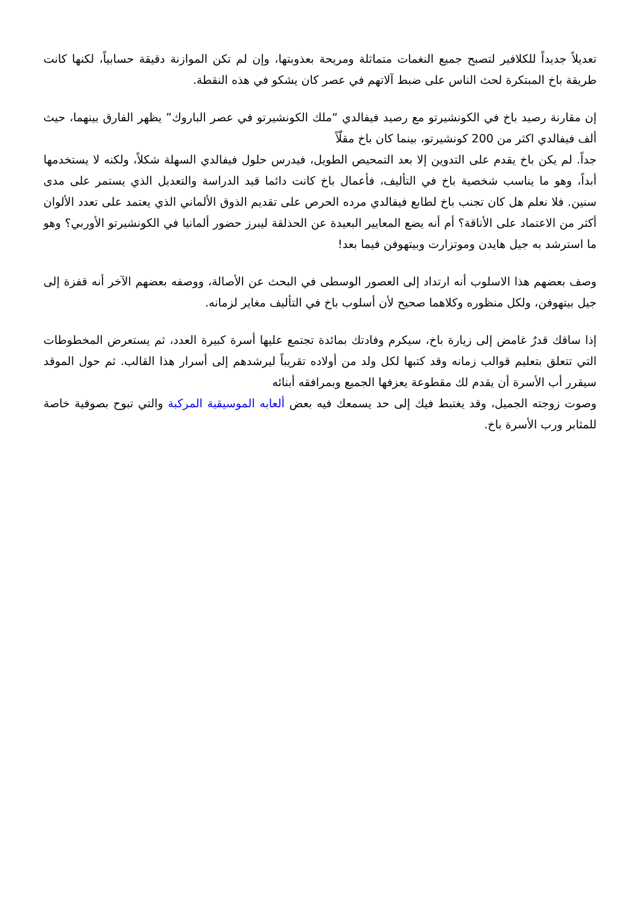تعديلاً جديداً للكلافير لتصبح جميع النغمات متماثلة ومريحة بعذوبتها، وإن لم تكن الموازنة دقيقة حسابياً، لكنها كانت طريقة باخ المبتكرة لحث الناس على ضبط آلاتهم في عصر كان يشكو في هذه النقطة.
إن مقارنة رصيد باخ في الكونشيرتو مع رصيد فيفالدي “ملك الكونشيرتو في عصر الباروك” يظهر الفارق بينهما، حيث ألف فيفالدي اكثر من 200 كونشيرتو، بينما كان باخ مقلّاً
جداً. لم يكن باخ يقدم على التدوين إلا بعد التمحيص الطويل، فيدرس حلول فيفالدي السهلة شكلاً، ولكنه لا يستخدمها أبداً، وهو ما يناسب شخصية باخ في التأليف، فأعمال باخ كانت دائما قيد الدراسة والتعديل الذي يستمر على مدى سنين. فلا نعلم هل كان تجنب باخ لطابع فيفالدي مرده الحرص على تقديم الذوق الألماني الذي يعتمد على تعدد الألوان أكثر من الاعتماد على الأناقة؟ أم أنه يضع المعايير البعيدة عن الحذلقة ليبرز حضور ألمانيا في الكونشيرتو الأوربي؟ وهو ما استرشد به جيل هايدن وموتزارت وبيتهوفن فيما بعد!
وصف بعضهم هذا الاسلوب أنه ارتداد إلى العصور الوسطى في البحث عن الأصالة، ووصفه بعضهم الآخر أنه قفزة إلى جيل بيتهوفن، ولكل منظوره وكلاهما صحيح لأن أسلوب باخ في التأليف مغاير لزمانه.
إذا ساقك قدرٌ غامض إلى زيارة باخ، سيكرم وفادتك بمائدة تجتمع عليها أسرة كبيرة العدد، ثم يستعرض المخطوطات التي تتعلق بتعليم قوالب زمانه وقد كتبها لكل ولد من أولاده تقريباً ليرشدهم إلى أسرار هذا القالب. ثم حول الموقد سيقرر أب الأسرة أن يقدم لك مقطوعة يعزفها الجميع وبمرافقه أبنائه
وصوت زوجته الجميل، وقد يغتبط فيك إلى حد يسمعك فيه بعض ألعابه الموسيقية المركبة والتي تبوح بصوفية خاصة للمثابر ورب الأسرة باخ.